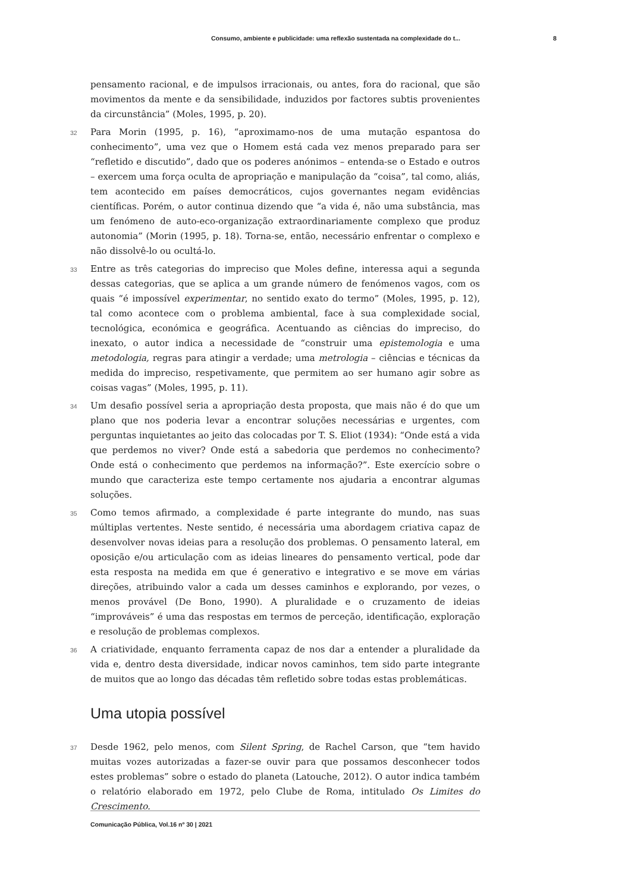Consumo, ambiente e publicidade: uma reflexão sustentada na complexidade do t... 8
pensamento racional, e de impulsos irracionais, ou antes, fora do racional, que são movimentos da mente e da sensibilidade, induzidos por factores subtis provenientes da circunstância” (Moles, 1995, p. 20).
32 Para Morin (1995, p. 16), “aproximamo-nos de uma mutação espantosa do conhecimento”, uma vez que o Homem está cada vez menos preparado para ser “refletido e discutido”, dado que os poderes anónimos – entenda-se o Estado e outros – exercem uma força oculta de apropriação e manipulação da “coisa”, tal como, aliás, tem acontecido em países democráticos, cujos governantes negam evidências científicas. Porém, o autor continua dizendo que “a vida é, não uma substância, mas um fenómeno de auto-eco-organização extraordinariamente complexo que produz autonomia” (Morin (1995, p. 18). Torna-se, então, necessário enfrentar o complexo e não dissolvê-lo ou ocultá-lo.
33 Entre as três categorias do impreciso que Moles define, interessa aqui a segunda dessas categorias, que se aplica a um grande número de fenómenos vagos, com os quais “é impossível experimentar, no sentido exato do termo” (Moles, 1995, p. 12), tal como acontece com o problema ambiental, face à sua complexidade social, tecnológica, económica e geográfica. Acentuando as ciências do impreciso, do inexato, o autor indica a necessidade de “construir uma epistemologia e uma metodologia, regras para atingir a verdade; uma metrologia – ciências e técnicas da medida do impreciso, respetivamente, que permitem ao ser humano agir sobre as coisas vagas” (Moles, 1995, p. 11).
34 Um desafio possível seria a apropriação desta proposta, que mais não é do que um plano que nos poderia levar a encontrar soluções necessárias e urgentes, com perguntas inquietantes ao jeito das colocadas por T. S. Eliot (1934): “Onde está a vida que perdemos no viver? Onde está a sabedoria que perdemos no conhecimento? Onde está o conhecimento que perdemos na informação?”. Este exercício sobre o mundo que caracteriza este tempo certamente nos ajudaria a encontrar algumas soluções.
35 Como temos afirmado, a complexidade é parte integrante do mundo, nas suas múltiplas vertentes. Neste sentido, é necessária uma abordagem criativa capaz de desenvolver novas ideias para a resolução dos problemas. O pensamento lateral, em oposição e/ou articulação com as ideias lineares do pensamento vertical, pode dar esta resposta na medida em que é generativo e integrativo e se move em várias direções, atribuindo valor a cada um desses caminhos e explorando, por vezes, o menos provável (De Bono, 1990). A pluralidade e o cruzamento de ideias “improváveis” é uma das respostas em termos de perceção, identificação, exploração e resolução de problemas complexos.
36 A criatividade, enquanto ferramenta capaz de nos dar a entender a pluralidade da vida e, dentro desta diversidade, indicar novos caminhos, tem sido parte integrante de muitos que ao longo das décadas têm refletido sobre todas estas problemáticas.
Uma utopia possível
37 Desde 1962, pelo menos, com Silent Spring, de Rachel Carson, que “tem havido muitas vozes autorizadas a fazer-se ouvir para que possamos desconhecer todos estes problemas” sobre o estado do planeta (Latouche, 2012). O autor indica também o relatório elaborado em 1972, pelo Clube de Roma, intitulado Os Limites do Crescimento.
Comunicação Pública, Vol.16 nº 30 | 2021